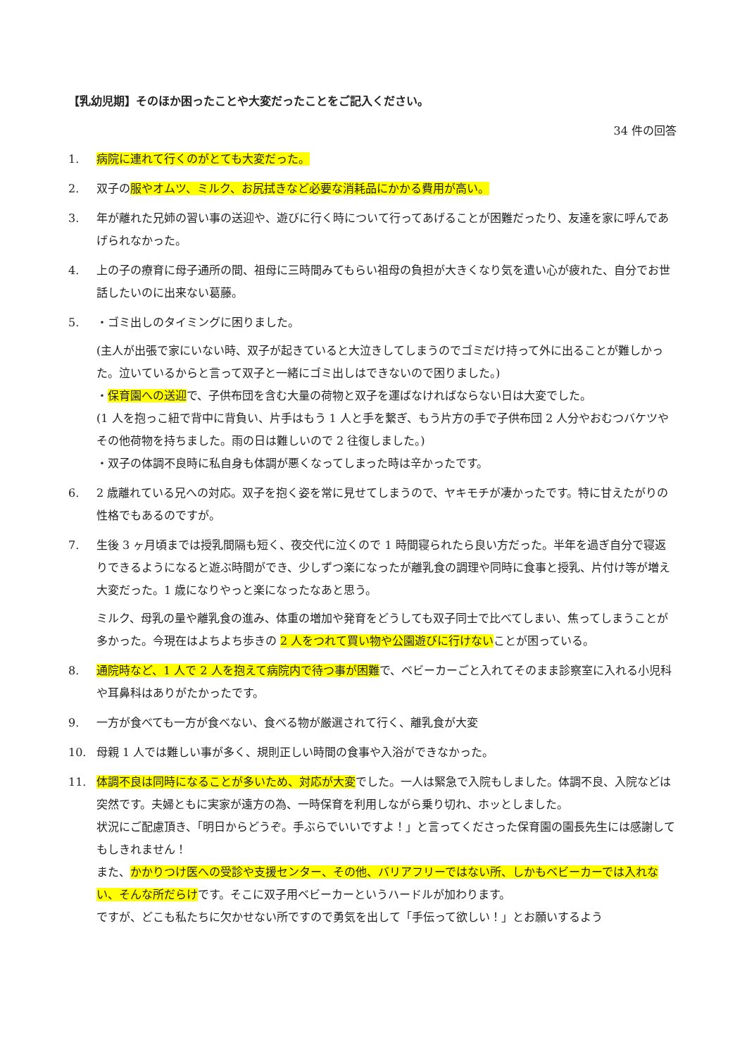【乳幼児期】そのほか困ったことや大変だったことをご記入ください。
34 件の回答
1. 病院に連れて行くのがとても大変だった。
2. 双子の服やオムツ、ミルク、お尻拭きなど必要な消耗品にかかる費用が高い。
3. 年が離れた兄姉の習い事の送迎や、遊びに行く時について行ってあげることが困難だったり、友達を家に呼んであげられなかった。
4. 上の子の療育に母子通所の間、祖母に三時間みてもらい祖母の負担が大きくなり気を遣い心が疲れた、自分でお世話したいのに出来ない葛藤。
5. ・ゴミ出しのタイミングに困りました。
(主人が出張で家にいない時、双子が起きていると大泣きしてしまうのでゴミだけ持って外に出ることが難しかった。泣いているからと言って双子と一緒にゴミ出しはできないので困りました。)
・保育園への送迎で、子供布団を含む大量の荷物と双子を運ばなければならない日は大変でした。
(1 人を抱っこ紐で背中に背負い、片手はもう 1 人と手を繋ぎ、もう片方の手で子供布団 2 人分やおむつバケツやその他荷物を持ちました。雨の日は難しいので 2 往復しました。)
・双子の体調不良時に私自身も体調が悪くなってしまった時は辛かったです。
6. 2 歳離れている兄への対応。双子を抱く姿を常に見せてしまうので、ヤキモチが凄かったです。特に甘えたがりの性格でもあるのですが。
7. 生後 3 ヶ月頃までは授乳間隔も短く、夜交代に泣くので 1 時間寝られたら良い方だった。半年を過ぎ自分で寝返りできるようになると遊ぶ時間ができ、少しずつ楽になったが離乳食の調理や同時に食事と授乳、片付け等が増え大変だった。1 歳になりやっと楽になったなあと思う。
ミルク、母乳の量や離乳食の進み、体重の増加や発育をどうしても双子同士で比べてしまい、焦ってしまうことが多かった。今現在はよちよち歩きの 2 人をつれて買い物や公園遊びに行けないことが困っている。
8. 通院時など、1 人で 2 人を抱えて病院内で待つ事が困難で、ベビーカーごと入れてそのまま診察室に入れる小児科や耳鼻科はありがたかったです。
9. 一方が食べても一方が食べない、食べる物が厳選されて行く、離乳食が大変
10. 母親 1 人では難しい事が多く、規則正しい時間の食事や入浴ができなかった。
11. 体調不良は同時になることが多いため、対応が大変でした。一人は緊急で入院もしました。体調不良、入院などは突然です。夫婦ともに実家が遠方の為、一時保育を利用しながら乗り切れ、ホッとしました。
状況にご配慮頂き、「明日からどうぞ。手ぶらでいいですよ！」と言ってくださった保育園の園長先生には感謝してもしきれません！
また、かかりつけ医への受診や支援センター、その他、バリアフリーではない所、しかもベビーカーでは入れない、そんな所だらけです。そこに双子用ベビーカーというハードルが加わります。
ですが、どこも私たちに欠かせない所ですので勇気を出して「手伝って欲しい！」とお願いするよう